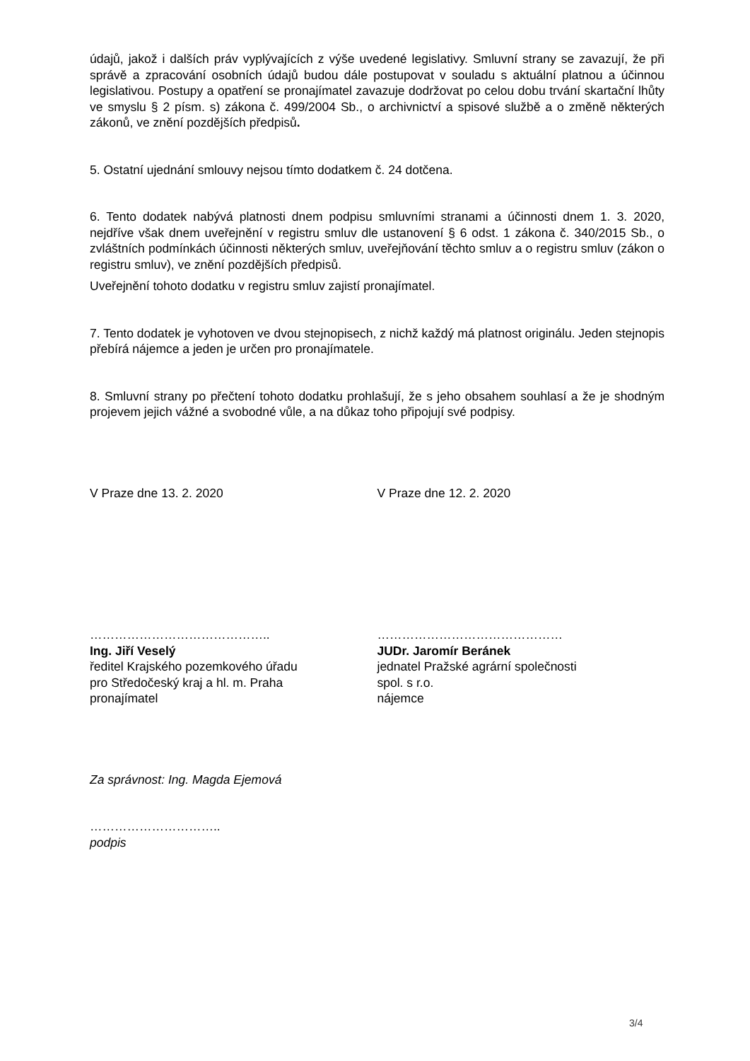údajů, jakož i dalších práv vyplývajících z výše uvedené legislativy. Smluvní strany se zavazují, že při správě a zpracování osobních údajů budou dále postupovat v souladu s aktuální platnou a účinnou legislativou. Postupy a opatření se pronajímatel zavazuje dodržovat po celou dobu trvání skartační lhůty ve smyslu § 2 písm. s) zákona č. 499/2004 Sb., o archivnictví a spisové službě a o změně některých zákonů, ve znění pozdějších předpisů.
5. Ostatní ujednání smlouvy nejsou tímto dodatkem č. 24 dotčena.
6. Tento dodatek nabývá platnosti dnem podpisu smluvními stranami a účinnosti dnem 1. 3. 2020, nejdříve však dnem uveřejnění v registru smluv dle ustanovení § 6 odst. 1 zákona č. 340/2015 Sb., o zvláštních podmínkách účinnosti některých smluv, uveřejňování těchto smluv a o registru smluv (zákon o registru smluv), ve znění pozdějších předpisů.
Uveřejnění tohoto dodatku v registru smluv zajistí pronajímatel.
7. Tento dodatek je vyhotoven ve dvou stejnopisech, z nichž každý má platnost originálu. Jeden stejnopis přebírá nájemce a jeden je určen pro pronajímatele.
8. Smluvní strany po přečtení tohoto dodatku prohlašují, že s jeho obsahem souhlasí a že je shodným projevem jejich vážné a svobodné vůle, a na důkaz toho připojují své podpisy.
V Praze dne 13. 2. 2020 V Praze dne 12. 2. 2020
……………………………………..
Ing. Jiří Veselý
ředitel Krajského pozemkového úřadu
pro Středočeský kraj a hl. m. Praha
pronajímatel
………………………………………
JUDr. Jaromír Beránek
jednatel Pražské agrární společnosti
spol. s r.o.
nájemce
Za správnost: Ing. Magda Ejemová
…………………………..
podpis
3/4